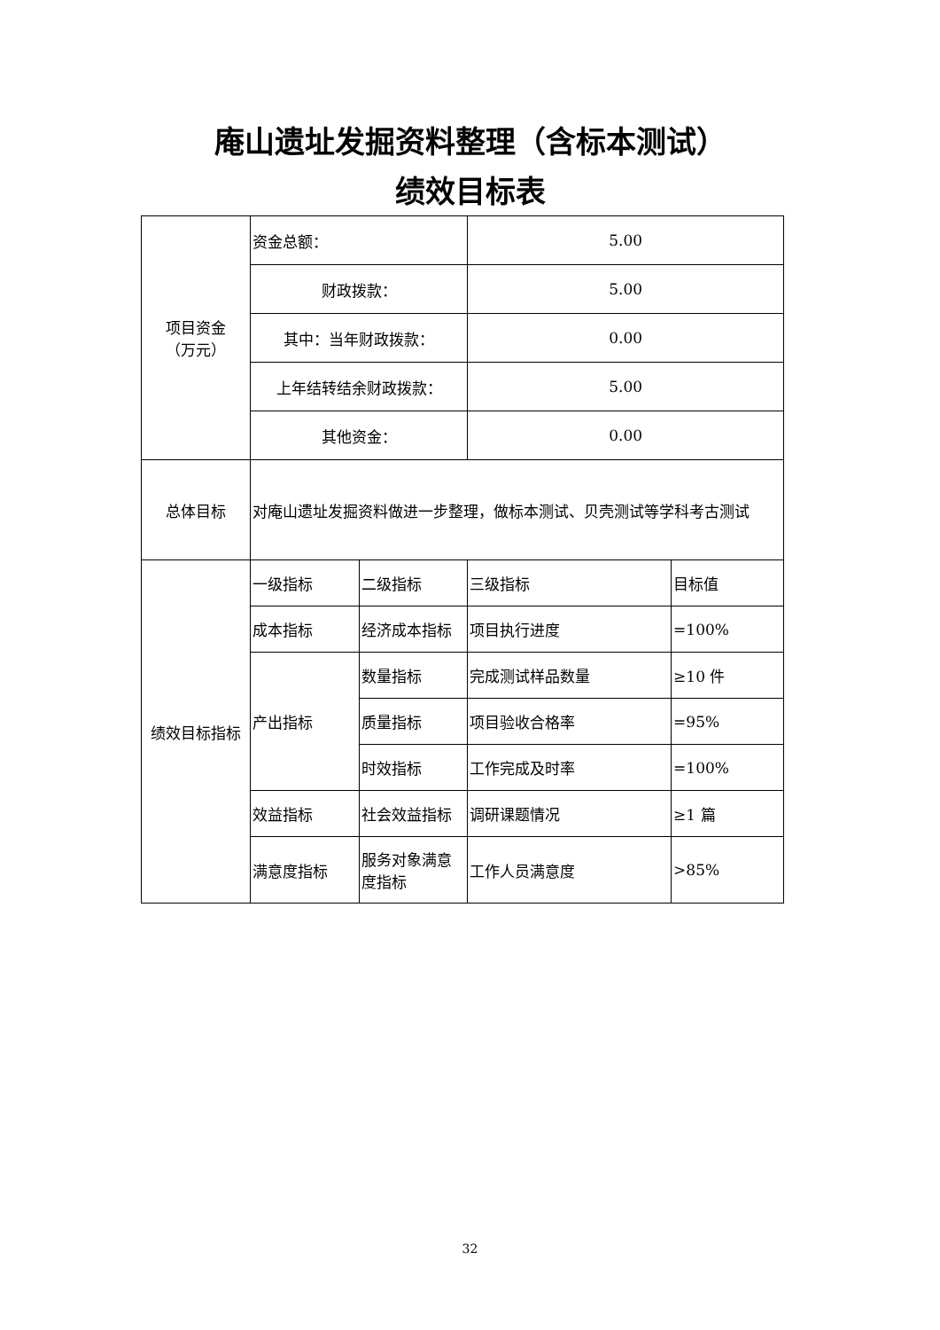庵山遗址发掘资料整理（含标本测试）
绩效目标表
| 项目资金 （万元） | 资金总额： | | 5.00 | |
| | 财政拨款： | | 5.00 | |
| | 其中：当年财政拨款： | | 0.00 | |
| | 上年结转结余财政拨款： | | 5.00 | |
| | 其他资金： | | 0.00 | |
| 总体目标 | 对庵山遗址发掘资料做进一步整理，做标本测试、贝壳测试等学科考古测试 | | | |
| 绩效目标指标 | 一级指标 | 二级指标 | 三级指标 | 目标值 |
| | 成本指标 | 经济成本指标 | 项目执行进度 | =100% |
| | 产出指标 | 数量指标 | 完成测试样品数量 | ≥10 件 |
| | | 质量指标 | 项目验收合格率 | =95% |
| | | 时效指标 | 工作完成及时率 | =100% |
| | 效益指标 | 社会效益指标 | 调研课题情况 | ≥1 篇 |
| | 满意度指标 | 服务对象满意度指标 | 工作人员满意度 | >85% |
32